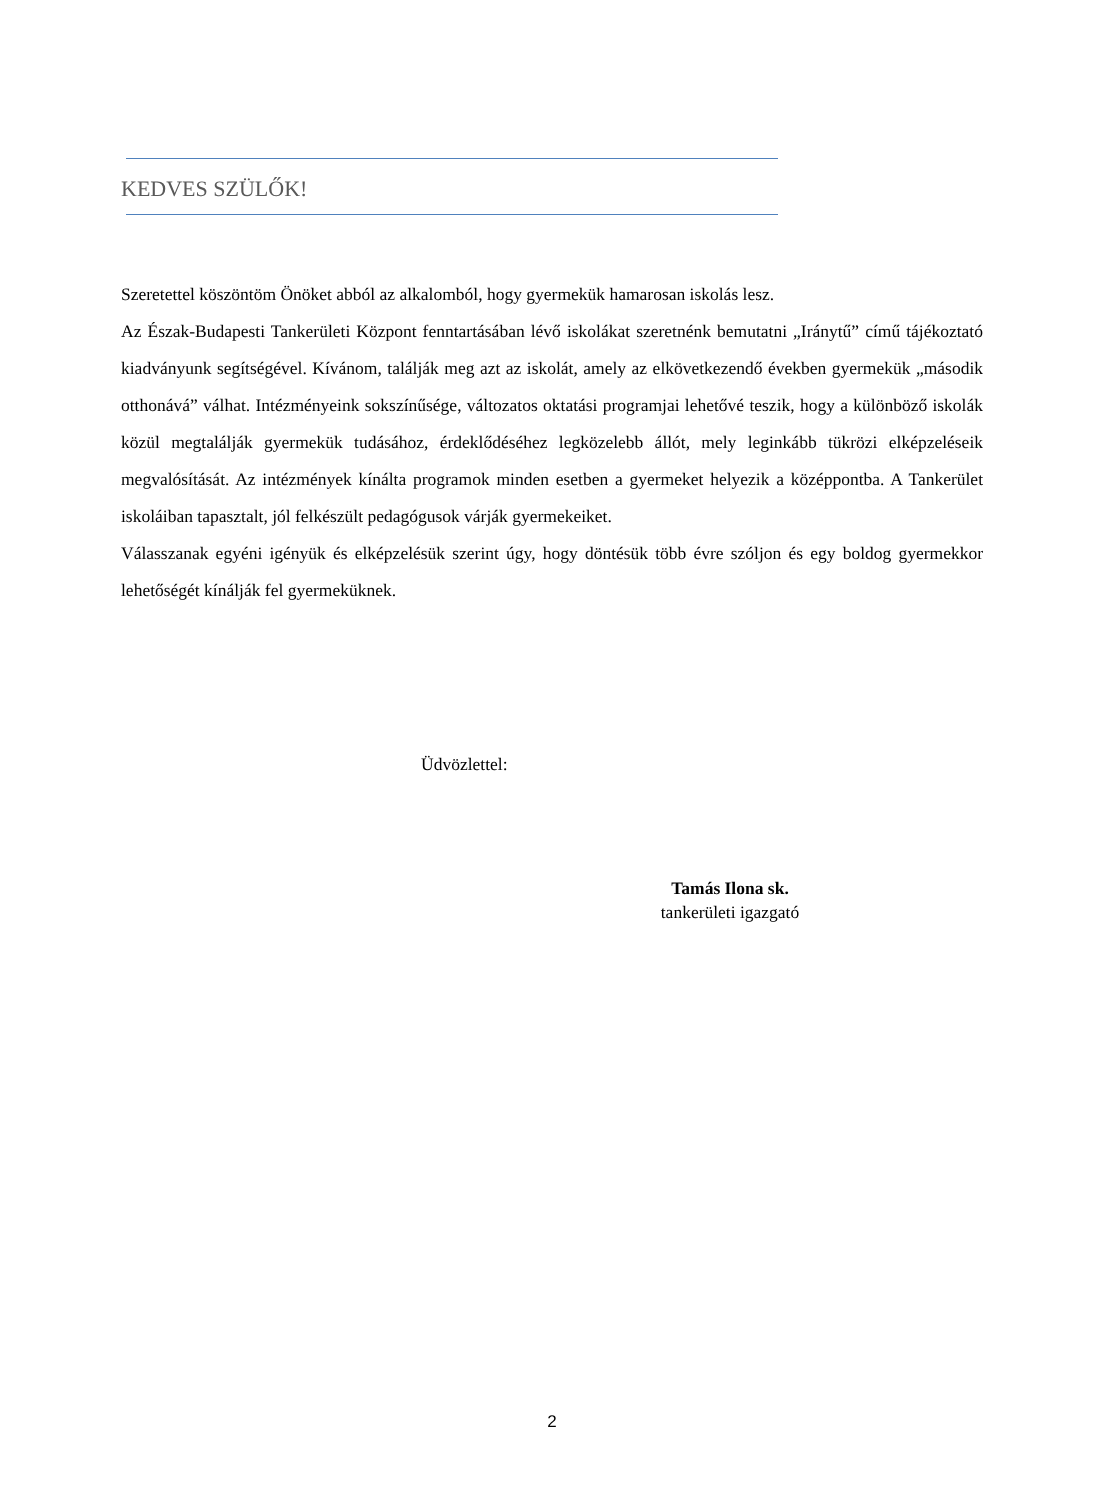KEDVES SZÜLŐK!
Szeretettel köszöntöm Önöket abból az alkalomból, hogy gyermekük hamarosan iskolás lesz.
Az Észak-Budapesti Tankerületi Központ fenntartásában lévő iskolákat szeretnénk bemutatni „Iránytű” című tájékoztató kiadványunk segítségével. Kívánom, találják meg azt az iskolát, amely az elkövetkezendő években gyermekük „második otthonává” válhat. Intézményeink sokszínűsége, változatos oktatási programjai lehetővé teszik, hogy a különböző iskolák közül megtalálják gyermekük tudásához, érdeklődéséhez legközelebb állót, mely leginkább tükrözi elképzeléseik megvalósítását. Az intézmények kínálta programok minden esetben a gyermeket helyezik a középpontba. A Tankerület iskoláiban tapasztalt, jól felkészült pedagógusok várják gyermekeiket.
Válasszanak egyéni igényük és elképzelésük szerint úgy, hogy döntésük több évre szóljon és egy boldog gyermekkor lehetőségét kínálják fel gyermeküknek.
Üdvözlettel:
Tamás Ilona sk.
tankerületi igazgató
2